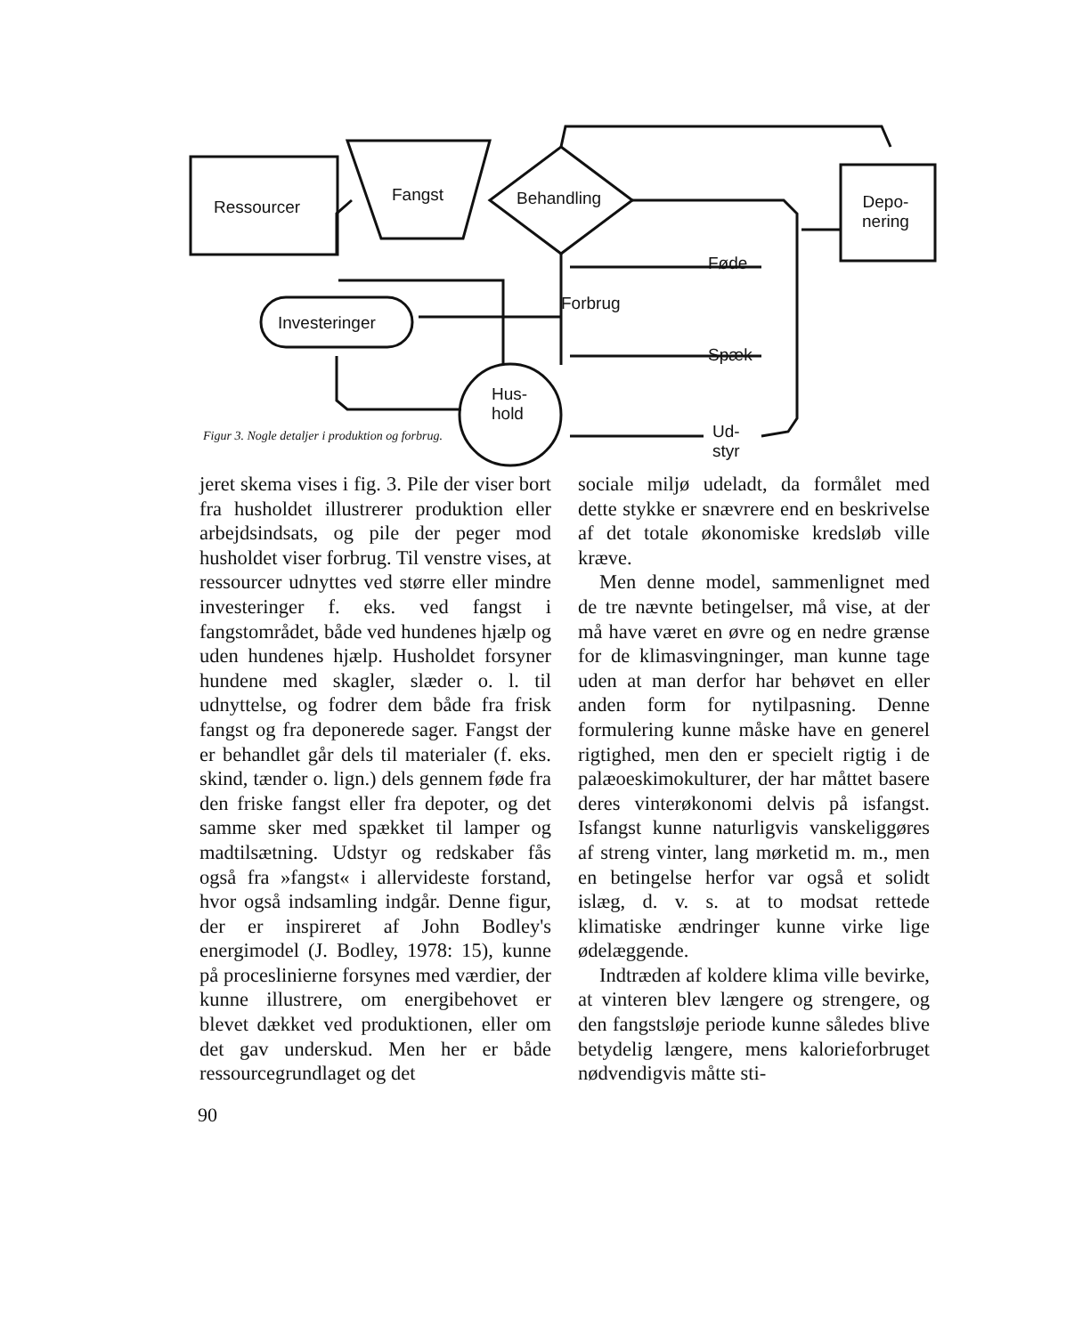Ressourcer
Fangst Behandling
Depo-
nering
Investeringer
Hus-
hold
Forbrug
Føde
Spæk
Ud-
styr
Figur 3. Nogle detaljer i produktion og forbrug.
jeret skema vises i fig. 3. Pile der viser bort fra husholdet illustrerer produktion eller arbejdsindsats, og pile der peger mod husholdet viser forbrug. Til venstre vises, at ressourcer udnyttes ved større eller mindre investeringer f. eks. ved fangst i fangstområdet, både ved hundenes hjælp og uden hundenes hjælp. Husholdet forsyner hundene med skagler, slæder o. l. til udnyttelse, og fodrer dem både fra frisk fangst og fra deponerede sager. Fangst der er behandlet går dels til materialer (f. eks. skind, tænder o. lign.) dels gennem føde fra den friske fangst eller fra depoter, og det samme sker med spækket til lamper og madtilsætning. Udstyr og redskaber fås også fra »fangst« i allervideste forstand, hvor også indsamling indgår. Denne figur, der er inspireret af John Bodley's energimodel (J. Bodley, 1978: 15), kunne på proceslinierne forsynes med værdier, der kunne illustrere, om energibehovet er blevet dækket ved produktionen, eller om det gav underskud. Men her er både ressourcegrundlaget og det
sociale miljø udeladt, da formålet med dette stykke er snævrere end en beskrivelse af det totale økonomiske kredsløb ville kræve.
Men denne model, sammenlignet med de tre nævnte betingelser, må vise, at der må have været en øvre og en nedre grænse for de klimasvingninger, man kunne tage uden at man derfor har behøvet en eller anden form for nytilpasning. Denne formulering kunne måske have en generel rigtighed, men den er specielt rigtig i de palæoeskimokulturer, der har måttet basere deres vinterøkonomi delvis på isfangst. Isfangst kunne naturligvis vanskeliggøres af streng vinter, lang mørketid m. m., men en betingelse herfor var også et solidt islæg, d. v. s. at to modsat rettede klimatiske ændringer kunne virke lige ødelæggende.
Indtræden af koldere klima ville bevirke, at vinteren blev længere og strengere, og den fangstsløje periode kunne således blive betydelig længere, mens kalorieforbruget nødvendigvis måtte sti-
90